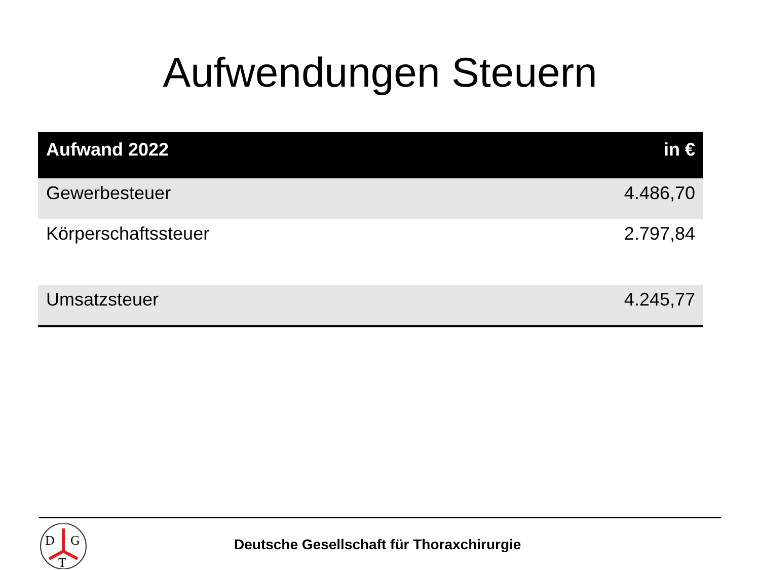Aufwendungen Steuern
| Aufwand 2022 | in € |
| --- | --- |
| Gewerbesteuer | 4.486,70 |
| Körperschaftssteuer | 2.797,84 |
| Umsatzsteuer | 4.245,77 |
D
G
T
Deutsche Gesellschaft für Thoraxchirurgie